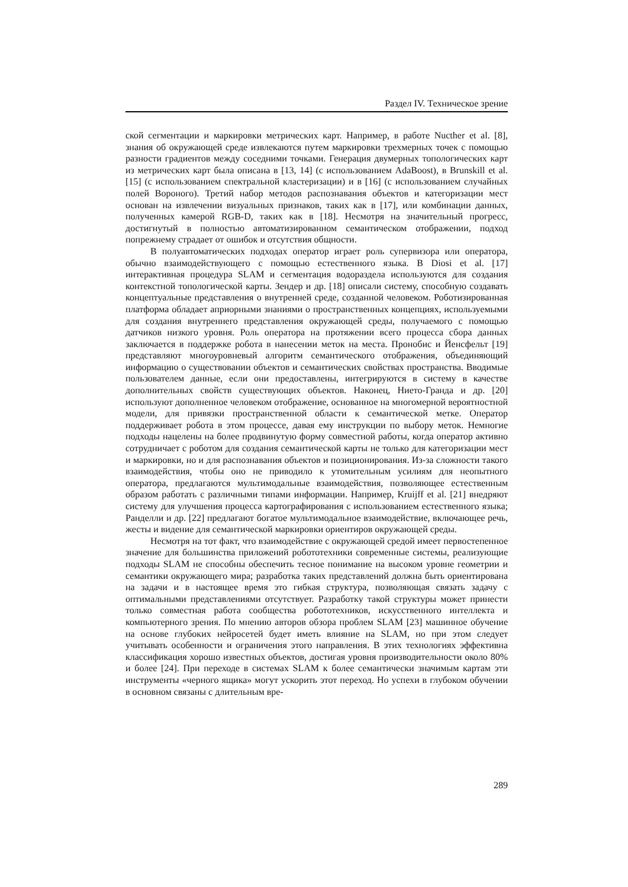Раздел IV. Техническое зрение
ской сегментации и маркировки метрических карт. Например, в работе Nucther et al. [8], знания об окружающей среде извлекаются путем маркировки трехмерных точек с помощью разности градиентов между соседними точками. Генерация двумерных топологических карт из метрических карт была описана в [13, 14] (с использованием AdaBoost), в Brunskill et al. [15] (с использованием спектральной кластеризации) и в [16] (с использованием случайных полей Вороного). Третий набор методов распознавания объектов и категоризации мест основан на извлечении визуальных признаков, таких как в [17], или комбинации данных, полученных камерой RGB-D, таких как в [18]. Несмотря на значительный прогресс, достигнутый в полностью автоматизированном семантическом отображении, подход попрежнему страдает от ошибок и отсутствия общности.
В полуавтоматических подходах оператор играет роль супервизора или оператора, обычно взаимодействующего с помощью естественного языка. В Diosi et al. [17] интерактивная процедура SLAM и сегментация водораздела используются для создания контекстной топологической карты. Зендер и др. [18] описали систему, способную создавать концептуальные представления о внутренней среде, созданной человеком. Роботизированная платформа обладает априорными знаниями о пространственных концепциях, используемыми для создания внутреннего представления окружающей среды, получаемого с помощью датчиков низкого уровня. Роль оператора на протяжении всего процесса сбора данных заключается в поддержке робота в нанесении меток на места. Пронобис и Йенсфельт [19] представляют многоуровневый алгоритм семантического отображения, объединяющий информацию о существовании объектов и семантических свойствах пространства. Вводимые пользователем данные, если они предоставлены, интегрируются в систему в качестве дополнительных свойств существующих объектов. Наконец, Нието-Гранда и др. [20] используют дополненное человеком отображение, основанное на многомерной вероятностной модели, для привязки пространственной области к семантической метке. Оператор поддерживает робота в этом процессе, давая ему инструкции по выбору меток. Немногие подходы нацелены на более продвинутую форму совместной работы, когда оператор активно сотрудничает с роботом для создания семантической карты не только для категоризации мест и маркировки, но и для распознавания объектов и позиционирования. Из-за сложности такого взаимодействия, чтобы оно не приводило к утомительным усилиям для неопытного оператора, предлагаются мультимодальные взаимодействия, позволяющее естественным образом работать с различными типами информации. Например, Kruijff et al. [21] внедряют систему для улучшения процесса картографирования с использованием естественного языка; Ранделли и др. [22] предлагают богатое мультимодальное взаимодействие, включающее речь, жесты и видение для семантической маркировки ориентиров окружающей среды.
Несмотря на тот факт, что взаимодействие с окружающей средой имеет первостепенное значение для большинства приложений робототехники современные системы, реализующие подходы SLAM не способны обеспечить тесное понимание на высоком уровне геометрии и семантики окружающего мира; разработка таких представлений должна быть ориентирована на задачи и в настоящее время это гибкая структура, позволяющая связать задачу с оптимальными представлениями отсутствует. Разработку такой структуры может принести только совместная работа сообщества робототехников, искусственного интеллекта и компьютерного зрения. По мнению авторов обзора проблем SLAM [23] машинное обучение на основе глубоких нейросетей будет иметь влияние на SLAM, но при этом следует учитывать особенности и ограничения этого направления. В этих технологиях эффективна классификация хорошо известных объектов, достигая уровня производительности около 80% и более [24]. При переходе в системах SLAM к более семантически значимым картам эти инструменты «черного ящика» могут ускорить этот переход. Но успехи в глубоком обучении в основном связаны с длительным вре-
289